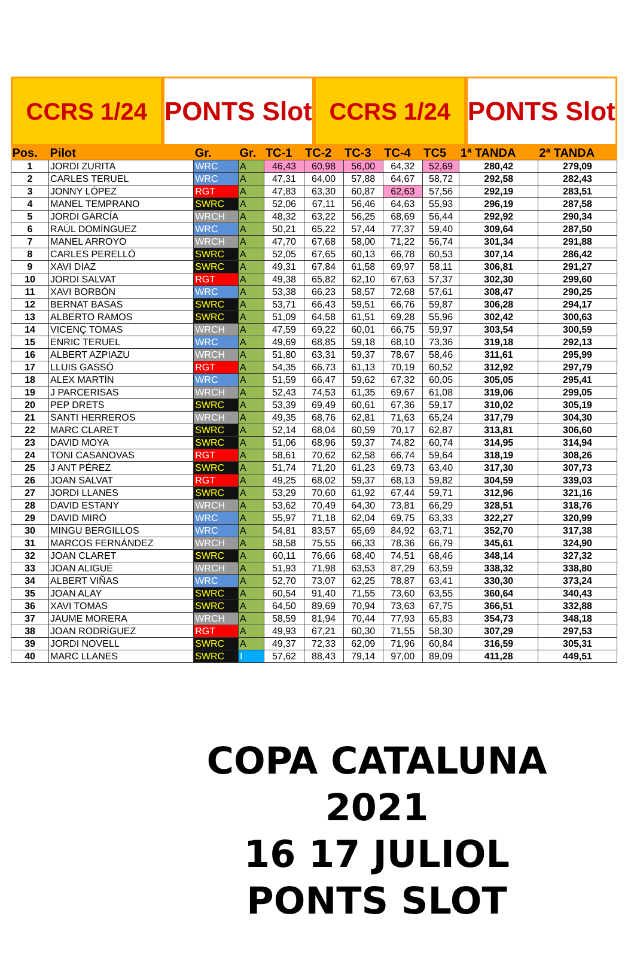CCRS 1/24 PONTS Slot CCRS 1/24 PONTS Slot
| Pos. | Pilot | Gr. | Gr. | TC-1 | TC-2 | TC-3 | TC-4 | TC5 | 1ª TANDA | 2ª TANDA |
| --- | --- | --- | --- | --- | --- | --- | --- | --- | --- | --- |
| 1 | JORDI ZURITA | WRC | A | 46,43 | 60,98 | 56,00 | 64,32 | 52,69 | 280,42 | 279,09 |
| 2 | CARLES TERUEL | WRC | A | 47,31 | 64,00 | 57,88 | 64,67 | 58,72 | 292,58 | 282,43 |
| 3 | JONNY LÓPEZ | RGT | A | 47,83 | 63,30 | 60,87 | 62,63 | 57,56 | 292,19 | 283,51 |
| 4 | MANEL TEMPRANO | SWRC | A | 52,06 | 67,11 | 56,46 | 64,63 | 55,93 | 296,19 | 287,58 |
| 5 | JORDI GARCÍA | WRCH | A | 48,32 | 63,22 | 56,25 | 68,69 | 56,44 | 292,92 | 290,34 |
| 6 | RAÚL DOMÍNGUEZ | WRC | A | 50,21 | 65,22 | 57,44 | 77,37 | 59,40 | 309,64 | 287,50 |
| 7 | MANEL ARROYO | WRCH | A | 47,70 | 67,68 | 58,00 | 71,22 | 56,74 | 301,34 | 291,88 |
| 8 | CARLES PERELLÓ | SWRC | A | 52,05 | 67,65 | 60,13 | 66,78 | 60,53 | 307,14 | 286,42 |
| 9 | XAVI DIAZ | SWRC | A | 49,31 | 67,84 | 61,58 | 69,97 | 58,11 | 306,81 | 291,27 |
| 10 | JORDI SALVAT | RGT | A | 49,38 | 65,82 | 62,10 | 67,63 | 57,37 | 302,30 | 299,60 |
| 11 | XAVI BORBÓN | WRC | A | 53,38 | 66,23 | 58,57 | 72,68 | 57,61 | 308,47 | 290,25 |
| 12 | BERNAT BASAS | SWRC | A | 53,71 | 66,43 | 59,51 | 66,76 | 59,87 | 306,28 | 294,17 |
| 13 | ALBERTO RAMOS | SWRC | A | 51,09 | 64,58 | 61,51 | 69,28 | 55,96 | 302,42 | 300,63 |
| 14 | VICENÇ TOMAS | WRCH | A | 47,59 | 69,22 | 60,01 | 66,75 | 59,97 | 303,54 | 300,59 |
| 15 | ENRIC TERUEL | WRC | A | 49,69 | 68,85 | 59,18 | 68,10 | 73,36 | 319,18 | 292,13 |
| 16 | ALBERT AZPIAZU | WRCH | A | 51,80 | 63,31 | 59,37 | 78,67 | 58,46 | 311,61 | 295,99 |
| 17 | LLUIS GASSÓ | RGT | A | 54,35 | 66,73 | 61,13 | 70,19 | 60,52 | 312,92 | 297,79 |
| 18 | ALEX MARTÍN | WRC | A | 51,59 | 66,47 | 59,62 | 67,32 | 60,05 | 305,05 | 295,41 |
| 19 | J PARCERISAS | WRCH | A | 52,43 | 74,53 | 61,35 | 69,67 | 61,08 | 319,06 | 299,05 |
| 20 | PEP DRETS | SWRC | A | 53,39 | 69,49 | 60,61 | 67,36 | 59,17 | 310,02 | 305,19 |
| 21 | SANTI HERREROS | WRCH | A | 49,35 | 68,76 | 62,81 | 71,63 | 65,24 | 317,79 | 304,30 |
| 22 | MARC CLARET | SWRC | A | 52,14 | 68,04 | 60,59 | 70,17 | 62,87 | 313,81 | 306,60 |
| 23 | DAVID MOYA | SWRC | A | 51,06 | 68,96 | 59,37 | 74,82 | 60,74 | 314,95 | 314,94 |
| 24 | TONI CASANOVAS | RGT | A | 58,61 | 70,62 | 62,58 | 66,74 | 59,64 | 318,19 | 308,26 |
| 25 | J ANT PÉREZ | SWRC | A | 51,74 | 71,20 | 61,23 | 69,73 | 63,40 | 317,30 | 307,73 |
| 26 | JOAN SALVAT | RGT | A | 49,25 | 68,02 | 59,37 | 68,13 | 59,82 | 304,59 | 339,03 |
| 27 | JORDI LLANES | SWRC | A | 53,29 | 70,60 | 61,92 | 67,44 | 59,71 | 312,96 | 321,16 |
| 28 | DAVID ESTANY | WRCH | A | 53,62 | 70,49 | 64,30 | 73,81 | 66,29 | 328,51 | 318,76 |
| 29 | DAVID MIRÓ | WRC | A | 55,97 | 71,18 | 62,04 | 69,75 | 63,33 | 322,27 | 320,99 |
| 30 | MINGU BERGILLOS | WRC | A | 54,81 | 83,57 | 65,69 | 84,92 | 63,71 | 352,70 | 317,38 |
| 31 | MARCOS FERNÁNDEZ | WRCH | A | 58,58 | 75,55 | 66,33 | 78,36 | 66,79 | 345,61 | 324,90 |
| 32 | JOAN CLARET | SWRC | A | 60,11 | 76,66 | 68,40 | 74,51 | 68,46 | 348,14 | 327,32 |
| 33 | JOAN ALIGUÉ | WRCH | A | 51,93 | 71,98 | 63,53 | 87,29 | 63,59 | 338,32 | 338,80 |
| 34 | ALBERT VIÑAS | WRC | A | 52,70 | 73,07 | 62,25 | 78,87 | 63,41 | 330,30 | 373,24 |
| 35 | JOAN ALAY | SWRC | A | 60,54 | 91,40 | 71,55 | 73,60 | 63,55 | 360,64 | 340,43 |
| 36 | XAVI TOMAS | SWRC | A | 64,50 | 89,69 | 70,94 | 73,63 | 67,75 | 366,51 | 332,88 |
| 37 | JAUME MORERA | WRCH | A | 58,59 | 81,94 | 70,44 | 77,93 | 65,83 | 354,73 | 348,18 |
| 38 | JOAN RODRÍGUEZ | RGT | A | 49,93 | 67,21 | 60,30 | 71,55 | 58,30 | 307,29 | 297,53 |
| 39 | JORDI NOVELL | SWRC | A | 49,37 | 72,33 | 62,09 | 71,96 | 60,84 | 316,59 | 305,31 |
| 40 | MARC LLANES | SWRC | I | 57,62 | 88,43 | 79,14 | 97,00 | 89,09 | 411,28 | 449,51 |
COPA CATALUNA 2021
16 17 JULIOL
PONTS SLOT